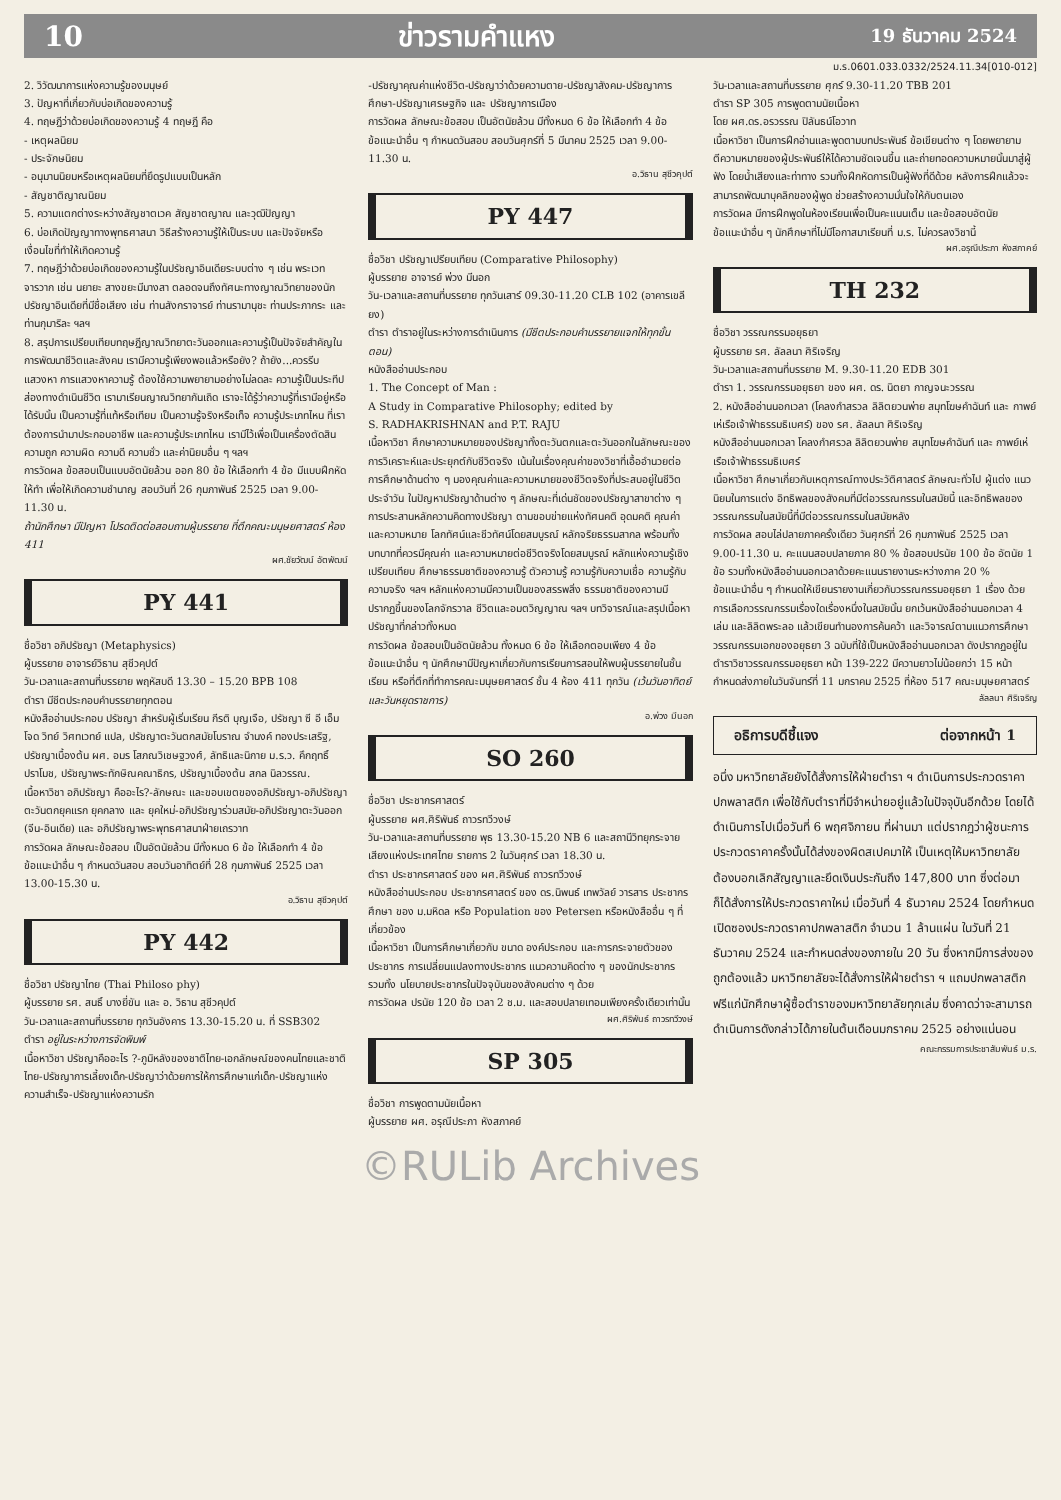10 ข่าวรามคำแหง 19 ธันวาคม 2524
ม.ร.0601.033.0332/2524.11.34[010-012]
2. วิวัฒนาการแห่งความรู้ของมนุษย์
3. ปัญหาที่เกี่ยวกับบ่อเกิดของความรู้
4. ทฤษฎีว่าด้วยบ่อเกิดของความรู้ 4 ทฤษฎี คือ
- เหตุผลนิยม
- ประจักษนิยม
- อนุมานนิยมหรือเหตุผลนิยมที่ยึดรูปแบบเป็นหลัก
- สัญชาติญาณนิยม
5. ความแตกต่างระหว่างสัญชาตเวค สัญชาตญาณ และวุฒิปัญญา
6. บ่อเกิดปัญญาทางพุทธศาสนา วิธีสร้างความรู้ให้เป็นระบบ และปัจจัยหรือเงื่อนไขที่ทำให้เกิดความรู้
7. ทฤษฎีว่าด้วยบ่อเกิดของความรู้ในปรัชญาอินเดียระบบต่าง ๆ เช่น พระเวท จารวาก เช่น นยายะ สางขยะมีมางสา ตลอดจนถึงทัศนะทางญาณวิทยาของนักปรัชญาอินเดียที่มีชื่อเสียง เช่น ท่านสังกราจารย์ ท่านรามานุชะ ท่านประภากระ และท่านกุมาริละ ฯลฯ
8. สรุปการเปรียบเทียบทฤษฎีญาณวิทยาตะวันออกและความรู้เป็นปัจจัยสำคัญในการพัฒนาชีวิตและสังคม เรามีความรู้เพียงพอแล้วหรือยัง? ถ้ายัง...ควรรีบแสวงหา การแสวงหาความรู้ ต้องใช้ความพยายามอย่างไม่ลดละ ความรู้เป็นประทีปส่องทางดำเนินชีวิต เรามาเรียนญาณวิทยากันเถิด เราจะได้รู้ว่าความรู้ที่เรามีอยู่หรือได้รับนั้น เป็นความรู้ที่แท้หรือเทียม เป็นความรู้จริงหรือเท็จ ความรู้ประเภทไหน ที่เราต้องการนำมาประกอบอาชีพ และความรู้ประเภทไหน เรามีไว้เพื่อเป็นเครื่องตัดสินความถูก ความผิด ความดี ความชั่ว และค่านิยมอื่น ๆ ฯลฯ
การวัดผล ข้อสอบเป็นแบบอัตนัยล้วน ออก 80 ข้อ ให้เลือกทำ 4 ข้อ มีแบบฝึกหัดให้ทำ เพื่อให้เกิดความชำนาญ สอบวันที่ 26 กุมภาพันธ์ 2525 เวลา 9.00-11.30 น.
ถ้านักศึกษา มีปัญหา โปรดติดต่อสอบถามผู้บรรยาย ที่ตึกคณะมนุษยศาสตร์ ห้อง 411
ผศ.ชัยวัฒน์ อัตพัฒน์
PY 441
ชื่อวิชา อภิปรัชญา (Metaphysics)
ผู้บรรยาย อาจารย์วิธาน สุชีวคุปต์
วัน-เวลาและสถานที่บรรยาย พฤหัสบดี 13.30 – 15.20 BPB 108
ตำรา มีชีตประกอบคำบรรยายทุกตอน
หนังสืออ่านประกอบ ปรัชญา สำหรับผู้เริ่มเรียน กีรติ บุญเจือ, ปรัชญา ซี อี เอ็ม โจด วิทย์ วิศทเวทย์ แปล, ปรัชญาตะวันตกสมัยโบราณ จำนงค์ ทองประเสริฐ, ปรัชญาเบื้องต้น ผศ. อมร โสภณวิเชษฐวงศ์, ลัทธิและนิกาย ม.ร.ว. คึกฤทธิ์ ปราโมช, ปรัชญาพระทักษิณคณาธิกร, ปรัชญาเบื้องต้น สกล นิลวรรณ.
เนื้อหาวิชา อภิปรัชญา คืออะไร?-ลักษณะ และขอบเขตของอภิปรัชญา-อภิปรัชญาตะวันตกยุคแรก ยุคกลาง และ ยุคใหม่-อภิปรัชญาร่วมสมัย-อภิปรัชญาตะวันออก (จีน-อินเดีย) และ อภิปรัชญาพระพุทธศาสนาฝ่ายเถรวาท
การวัดผล ลักษณะข้อสอบ เป็นอัตนัยล้วน มีทั้งหมด 6 ข้อ ให้เลือกทำ 4 ข้อ
ข้อแนะนำอื่น ๆ กำหนดวันสอบ สอบวันอาทิตย์ที่ 28 กุมภาพันธ์ 2525 เวลา 13.00-15.30 น.
อ.วิธาน สุชีวคุปต์
PY 442
ชื่อวิชา ปรัชญาไทย (Thai Philoso phy)
ผู้บรรยาย รศ. สนธิ์ บางยี่ขัน และ อ. วิธาน สุชีวคุปต์
วัน-เวลาและสถานที่บรรยาย ทุกวันอังคาร 13.30-15.20 น. ที่ SSB302
ตำรา อยู่ในระหว่างการจัดพิมพ์
เนื้อหาวิชา ปรัชญาคืออะไร ?-ภูมิหลังของชาติไทย-เอกลักษณ์ของคนไทยและชาติไทย-ปรัชญาการเลี้ยงเด็ก-ปรัชญาว่าด้วยการให้การศึกษาแก่เด็ก-ปรัชญาแห่งความสำเร็จ-ปรัชญาแห่งความรัก
-ปรัชญาคุณค่าแห่งชีวิต-ปรัชญาว่าด้วยความตาย-ปรัชญาสังคม-ปรัชญาการศึกษา-ปรัชญาเศรษฐกิจ และ ปรัชญาการเมือง
การวัดผล ลักษณะข้อสอบ เป็นอัตนัยล้วน มีทั้งหมด 6 ข้อ ให้เลือกทำ 4 ข้อ
ข้อแนะนำอื่น ๆ กำหนดวันสอบ สอบวันศุกร์ที่ 5 มีนาคม 2525 เวลา 9.00-11.30 น.
อ.วิธาน สุชีวคุปต์
PY 447
ชื่อวิชา ปรัชญาเปรียบเทียบ (Comparative Philosophy)
ผู้บรรยาย อาจารย์ พ่วง มีนอก
วัน-เวลาและสถานที่บรรยาย ทุกวันเสาร์ 09.30-11.20 CLB 102 (อาคารเขลียง)
ตำรา ตำราอยู่ในระหว่างการดำเนินการ (มีชีตประกอบคำบรรยายแจกให้ทุกขั้นตอน)
หนังสืออ่านประกอบ
1. The Concept of Man :
A Study in Comparative Philosophy; edited by
S. RADHAKRISHNAN and P.T. RAJU
เนื้อหาวิชา ศึกษาความหมายของปรัชญาทั้งตะวันตกและตะวันออกในลักษณะของการวิเคราะห์และประยุกต์กับชีวิตจริง เน้นในเรื่องคุณค่าของวิชาที่เอื้ออำนวยต่อการศึกษาด้านต่าง ๆ มองคุณค่าและความหมายของชีวิตจริงที่ประสบอยู่ในชีวิตประจำวัน ในปัญหาปรัชญาด้านต่าง ๆ ลักษณะที่เด่นชัดของปรัชญาสาขาต่าง ๆ การประสานหลักความคิดทางปรัชญา ตามขอบข่ายแห่งทัศนคติ อุดมคติ คุณค่าและความหมาย โลกทัศน์และชีวทัศน์โดยสมบูรณ์ หลักจริยธรรมสากล พร้อมทั้งบทบาทที่ควรมีคุณค่า และความหมายต่อชีวิตจริงโดยสมบูรณ์ หลักแห่งความรู้เชิงเปรียบเทียบ ศึกษาธรรมชาติของความรู้ ตัวความรู้ ความรู้กับความเชื่อ ความรู้กับความจริง ฯลฯ หลักแห่งความมีความเป็นของสรรพสิ่ง ธรรมชาติของความมีปรากฏขึ้นของโลกจักรวาล ชีวิตและอมตวิญญาณ ฯลฯ บทวิจารณ์และสรุปเนื้อหาปรัชญาที่กล่าวทั้งหมด
การวัดผล ข้อสอบเป็นอัตนัยล้วน ทั้งหมด 6 ข้อ ให้เลือกตอบเพียง 4 ข้อ
ข้อแนะนำอื่น ๆ นักศึกษามีปัญหาเกี่ยวกับการเรียนการสอนให้พบผู้บรรยายในชั้นเรียน หรือที่ตึกที่ทำการคณะมนุษยศาสตร์ ชั้น 4 ห้อง 411 ทุกวัน (เว้นวันอาทิตย์และวันหยุดราชการ)
อ.พ่วง มีนอก
SO 260
ชื่อวิชา ประชากรศาสตร์
ผู้บรรยาย ผศ.ศิริพันธ์ ถาวรทวีวงษ์
วัน-เวลาและสถานที่บรรยาย พุธ 13.30-15.20 NB 6 และสถานีวิทยุกระจายเสียงแห่งประเทศไทย รายการ 2 ในวันศุกร์ เวลา 18.30 น.
ตำรา ประชากรศาสตร์ ของ ผศ.ศิริพันธ์ ถาวรทวีวงษ์
หนังสืออ่านประกอบ ประชากรศาสตร์ ของ ดร.นิพนธ์ เทพวัลย์ วารสาร ประชากรศึกษา ของ ม.มหิดล หรือ Population ของ Petersen หรือหนังสืออื่น ๆ ที่เกี่ยวข้อง
เนื้อหาวิชา เป็นการศึกษาเกี่ยวกับ ขนาด องค์ประกอบ และการกระจายตัวของประชากร การเปลี่ยนแปลงทางประชากร แนวความคิดต่าง ๆ ของนักประชากร รวมทั้ง นโยบายประชากรในปัจจุบันของสังคมต่าง ๆ ด้วย
การวัดผล ปรนัย 120 ข้อ เวลา 2 ช.ม. และสอบปลายเทอมเพียงครั้งเดียวเท่านั้น
ผศ.ศิริพันธ์ ถาวรทวีวงษ์
SP 305
ชื่อวิชา การพูดตามนัยเนื้อหา
ผู้บรรยาย ผศ. อรุณีประภา หังสภาคย์
วัน-เวลาและสถานที่บรรยาย ศุกร์ 9.30-11.20 TBB 201
ตำรา SP 305 การพูดตามนัยเนื้อหา
โดย ผศ.ดร.อรวรรณ ปิลันธน์โอวาท
เนื้อหาวิชา เป็นการฝึกอ่านและพูดตามบทประพันธ์ ข้อเขียนต่าง ๆ โดยพยายามตีความหมายของผู้ประพันธ์ให้ได้ความชัดเจนขึ้น และถ่ายทอดความหมายนั้นมาสู่ผู้ฟัง โดยน้ำเสียงและท่าทาง รวมทั้งฝึกหัดการเป็นผู้ฟังที่ดีด้วย หลังการฝึกแล้วจะสามารถพัฒนาบุคลิกของผู้พูด ช่วยสร้างความมั่นใจให้กับตนเอง
การวัดผล มีการฝึกพูดในห้องเรียนเพื่อเป็นคะแนนเต็ม และข้อสอบอัตนัย
ข้อแนะนำอื่น ๆ นักศึกษาที่ไม่มีโอกาสมาเรียนที่ ม.ร. ไม่ควรลงวิชานี้
ผศ.อรุณีประภา หังสภาคย์
TH 232
ชื่อวิชา วรรณกรรมอยุธยา
ผู้บรรยาย รศ. ลัลลนา ศิริเจริญ
วัน-เวลาและสถานที่บรรยาย M. 9.30-11.20 EDB 301
ตำรา 1. วรรณกรรมอยุธยา ของ ผศ. ดร. นิตยา กาญจนะวรรณ
2. หนังสืออ่านนอกเวลา (โคลงกำสรวล ลิลิตยวนพ่าย สมุทโฆษคำฉันท์ และ กาพย์เห่เรือเจ้าฟ้าธรรมธิเบศร์) ของ รศ. ลัลลนา ศิริเจริญ
หนังสืออ่านนอกเวลา โคลงกำศรวล ลิลิตยวนพ่าย สมุทโฆษคำฉันท์ และ กาพย์เห่เรือเจ้าฟ้าธรรมธิเบศร์
เนื้อหาวิชา ศึกษาเกี่ยวกับเหตุการณ์ทางประวัติศาสตร์ ลักษณะทั่วไป ผู้แต่ง แนวนิยมในการแต่ง อิทธิพลของสังคมที่มีต่อวรรณกรรมในสมัยนี้ และอิทธิพลของวรรณกรรมในสมัยนี้ที่มีต่อวรรณกรรมในสมัยหลัง
การวัดผล สอบไล่ปลายภาคครั้งเดียว วันศุกร์ที่ 26 กุมภาพันธ์ 2525 เวลา 9.00-11.30 น. คะแนนสอบปลายภาค 80 % ข้อสอบปรนัย 100 ข้อ อัตนัย 1 ข้อ รวมทั้งหนังสืออ่านนอกเวลาด้วยคะแนนรายงานระหว่างภาค 20 %
ข้อแนะนำอื่น ๆ กำหนดให้เขียนรายงานเกี่ยวกับวรรณกรรมอยุธยา 1 เรื่อง ด้วยการเลือกวรรณกรรมเรื่องใดเรื่องหนึ่งในสมัยนั้น ยกเว้นหนังสืออ่านนอกเวลา 4 เล่ม และลิลิตพระลอ แล้วเขียนทำนองการค้นคว้า และวิจารณ์ตามแนวการศึกษาวรรณกรรมเอกของอยุธยา 3 ฉบับที่ใช้เป็นหนังสืออ่านนอกเวลา ดังปรากฏอยู่ในตำราวิชาวรรณกรรมอยุธยา หน้า 139-222 มีความยาวไม่น้อยกว่า 15 หน้า
กำหนดส่งภายในวันจันทร์ที่ 11 มกราคม 2525 ที่ห้อง 517 คณะมนุษยศาสตร์
ลัลลนา ศิริเจริญ
อธิการบดีชี้แจง ต่อจากหน้า 1
อนึ่ง มหาวิทยาลัยยังได้สั่งการให้ฝ่ายตำรา ฯ ดำเนินการประกวดราคาปกพลาสติก เพื่อใช้กับตำราที่มีจำหน่ายอยู่แล้วในปัจจุบันอีกด้วย โดยได้ดำเนินการไปเมื่อวันที่ 6 พฤศจิกายน ที่ผ่านมา แต่ปรากฏว่าผู้ชนะการประกวดราคาครั้งนั้นได้ส่งของผิดสเปคมาให้ เป็นเหตุให้มหาวิทยาลัยต้องบอกเลิกสัญญาและยึดเงินประกันถึง 147,800 บาท ซึ่งต่อมาก็ได้สั่งการให้ประกวดราคาใหม่ เมื่อวันที่ 4 ธันวาคม 2524 โดยกำหนดเปิดซองประกวดราคาปกพลาสติก จำนวน 1 ล้านแผ่น ในวันที่ 21 ธันวาคม 2524 และกำหนดส่งของภายใน 20 วัน ซึ่งหากมีการส่งของถูกต้องแล้ว มหาวิทยาลัยจะได้สั่งการให้ฝ่ายตำรา ฯ แถมปกพลาสติกฟรีแก่นักศึกษาผู้ซื้อตำราของมหาวิทยาลัยทุกเล่ม ซึ่งคาดว่าจะสามารถดำเนินการดังกล่าวได้ภายในต้นเดือนมกราคม 2525 อย่างแน่นอน
คณะกรรมการประชาสัมพันธ์ ม.ร.
©RULib Archives